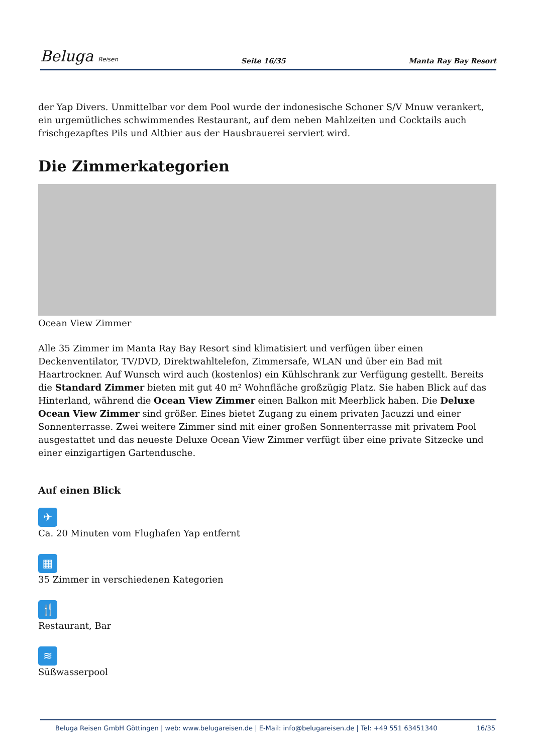Beluga Reisen
Seite 16/35 Manta Ray Bay Resort
der Yap Divers. Unmittelbar vor dem Pool wurde der indonesische Schoner S/V Mnuw verankert, ein urgemütliches schwimmendes Restaurant, auf dem neben Mahlzeiten und Cocktails auch frischgezapftes Pils und Altbier aus der Hausbrauerei serviert wird.
Die Zimmerkategorien
Ocean View Zimmer
Alle 35 Zimmer im Manta Ray Bay Resort sind klimatisiert und verfügen über einen Deckenventilator, TV/DVD, Direktwahltelefon, Zimmersafe, WLAN und über ein Bad mit Haartrockner. Auf Wunsch wird auch (kostenlos) ein Kühlschrank zur Verfügung gestellt. Bereits die Standard Zimmer bieten mit gut 40 m² Wohnfläche großzügig Platz. Sie haben Blick auf das Hinterland, während die Ocean View Zimmer einen Balkon mit Meerblick haben. Die Deluxe Ocean View Zimmer sind größer. Eines bietet Zugang zu einem privaten Jacuzzi und einer Sonnenterrasse. Zwei weitere Zimmer sind mit einer großen Sonnenterrasse mit privatem Pool ausgestattet und das neueste Deluxe Ocean View Zimmer verfügt über eine private Sitzecke und einer einzigartigen Gartendusche.
Auf einen Blick
✈
Ca. 20 Minuten vom Flughafen Yap entfernt
▦
35 Zimmer in verschiedenen Kategorien
🍴
Restaurant, Bar
≋
Süßwasserpool
Beluga Reisen GmbH Göttingen | web: www.belugareisen.de | E-Mail: info@belugareisen.de | Tel: +49 551 63451340 16/35